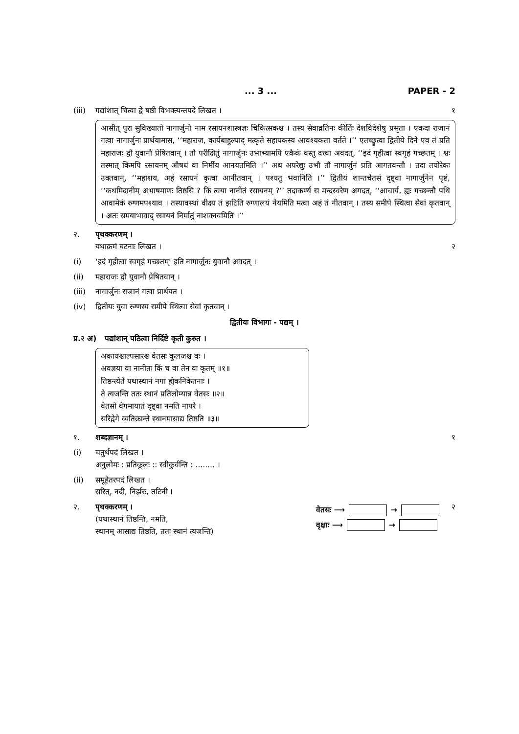... 3 ... PAPER - 2
(iii) गद्यांशात् चित्वा द्वे षष्ठी विभक्त्यन्तपदे लिखत । १
आसीत् पुरा सुविख्यातो नागार्जुनो नाम रसायनशास्त्रज्ञः चिकित्सकश्च । तस्य सेवाव्रतिनः कीर्तिः देशविदेशेषु प्रसृता । एकदा राजानं गत्वा नागार्जुनः प्रार्थयामास, ‘‘महाराज, कार्यबाहुल्याद् मत्कृते सहायकस्य आवश्यकता वर्तते ।’’ एतच्छ्रुत्वा द्वितीये दिने एव तं प्रति महाराजः द्वौ युवानौ प्रेषितवान् । तौ परीक्षितुं नागार्जुनः उभाभ्यामपि एकैकं वस्तु दत्त्वा अवदत्, ‘‘इदं गृहीत्वा स्वगृहं गच्छतम् । श्वः तस्मात् किमपि रसायनम् औषधं वा निर्मीय आनयतमिति ।’’ अथ अपरेद्युः उभौ तौ नागार्जुनं प्रति आगतवन्तौ । तदा तयोरेकः उक्तवान्, ‘‘महाशय, अहं रसायनं कृत्वा आनीतवान् । पश्यतु भवानिति ।’’ द्वितीयं शान्तचेतसं दृष्ट्वा नागार्जुनेन पृष्टं, ‘‘कथमिदानीम् अभाषमाणः तिष्ठसि ? किं त्वया नानीतं रसायनम् ?’’ तदाकर्ण्य स मन्दस्वरेण अगदत्, ‘‘आचार्य, ह्यः गच्छन्तौ पथि आवामेकं रुग्णमपश्याव । तस्यावस्थां वीक्ष्य तं झटिति रुग्णालयं नेयमिति मत्वा अहं तं नीतवान् । तस्य समीपे स्थित्वा सेवां कृतवान् । अतः समयाभावाद् रसायनं निर्मातुं नाशक्नवमिति ।’’
२. पृथक्करणम् ।
यथाक्रमं घटनाः लिखत ।
२
(i) ‘इदं गृहीत्वा स्वगृहं गच्छतम्’ इति नागार्जुनः युवानौ अवदत् ।
(ii) महाराजः द्वौ युवानौ प्रेषितवान् ।
(iii) नागार्जुनः राजानं गत्वा प्रार्थयत ।
(iv) द्वितीयः युवा रुग्णस्य समीपे स्थित्वा सेवां कृतवान् ।
द्वितीयः विभागः - पद्यम् ।
प्र.२ अ) पद्यांशान् पठित्वा निर्दिष्टे कृती कुरुत ।
अकायश्चाल्पसारश्च वेतसः कूलजश्च वः ।
अवज्ञया वा नानीतः किं च वा तेन वः कृतम् ॥१॥
तिष्ठन्त्येते यथास्थानं नगा ह्येकनिकेतनाः ।
ते त्यजन्ति ततः स्थानं प्रतिलोम्यान्न वेतसः ॥२॥
वेतसो वेगमायातं दृष्ट्वा नमति नापरे ।
सरिद्वेगे व्यतिक्रान्ते स्थानमासाद्य तिष्ठति ॥३॥
१. शब्दज्ञानम् । १
(i) चतुर्थपदं लिखत ।
अनुलोमः : प्रतिकूलः :: स्वीकुर्वन्ति : ........ ।
(ii) समूहेतरपदं लिखत ।
सरित्, नदी, निर्झरः, तटिनी ।
२. पृथक्करणम् ।
(यथास्थानं तिष्ठन्ति, नमति,
स्थानम् आसाद्य तिष्ठति, ततः स्थानं त्यजन्ति) वेतसः ⟶ →
वृक्षाः ⟶ → २